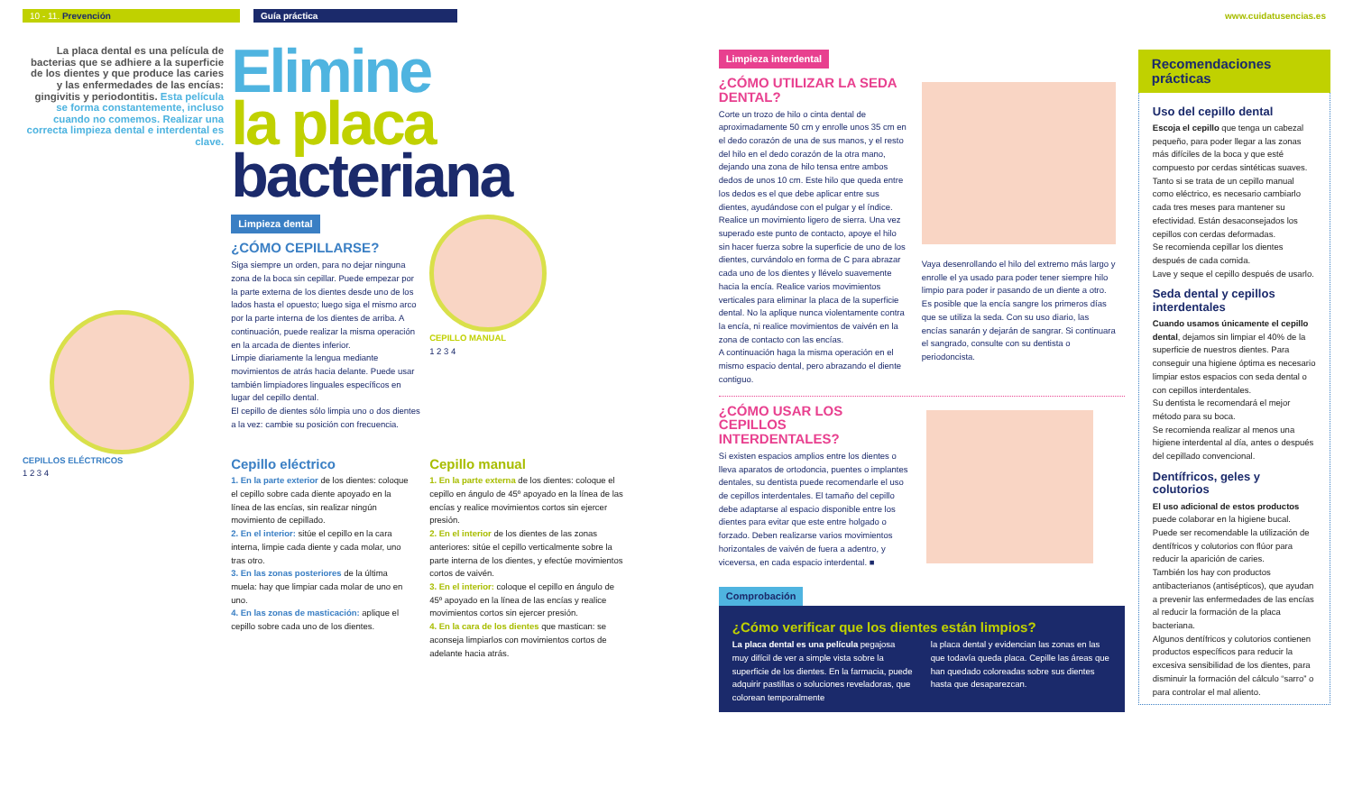10 - 11. Prevención
Guía práctica
www.cuidatusencias.es
La placa dental es una película de bacterias que se adhiere a la superficie de los dientes y que produce las caries y las enfermedades de las encías: gingivitis y periodontitis. Esta película se forma constantemente, incluso cuando no comemos. Realizar una correcta limpieza dental e interdental es clave.
CEPILLOS ELÉCTRICOS
1 2 3 4
Elimine
la placa
bacteriana
Limpieza dental
¿CÓMO CEPILLARSE?
Siga siempre un orden, para no dejar ninguna zona de la boca sin cepillar. Puede empezar por la parte externa de los dientes desde uno de los lados hasta el opuesto; luego siga el mismo arco por la parte interna de los dientes de arriba. A continuación, puede realizar la misma operación en la arcada de dientes inferior.
Limpie diariamente la lengua mediante movimientos de atrás hacia delante. Puede usar también limpiadores linguales específicos en lugar del cepillo dental.
El cepillo de dientes sólo limpia uno o dos dientes a la vez: cambie su posición con frecuencia.
CEPILLO MANUAL
1 2 3 4
Cepillo eléctrico
1. En la parte exterior de los dientes: coloque el cepillo sobre cada diente apoyado en la línea de las encías, sin realizar ningún movimiento de cepillado.
2. En el interior: sitúe el cepillo en la cara interna, limpie cada diente y cada molar, uno tras otro.
3. En las zonas posteriores de la última muela: hay que limpiar cada molar de uno en uno.
4. En las zonas de masticación: aplique el cepillo sobre cada uno de los dientes.
Cepillo manual
1. En la parte externa de los dientes: coloque el cepillo en ángulo de 45º apoyado en la línea de las encías y realice movimientos cortos sin ejercer presión.
2. En el interior de los dientes de las zonas anteriores: sitúe el cepillo verticalmente sobre la parte interna de los dientes, y efectúe movimientos cortos de vaivén.
3. En el interior: coloque el cepillo en ángulo de 45º apoyado en la línea de las encías y realice movimientos cortos sin ejercer presión.
4. En la cara de los dientes que mastican: se aconseja limpiarlos con movimientos cortos de adelante hacia atrás.
Limpieza interdental
¿CÓMO UTILIZAR LA SEDA DENTAL?
Corte un trozo de hilo o cinta dental de aproximadamente 50 cm y enrolle unos 35 cm en el dedo corazón de una de sus manos, y el resto del hilo en el dedo corazón de la otra mano, dejando una zona de hilo tensa entre ambos dedos de unos 10 cm. Este hilo que queda entre los dedos es el que debe aplicar entre sus dientes, ayudándose con el pulgar y el índice.
Realice un movimiento ligero de sierra. Una vez superado este punto de contacto, apoye el hilo sin hacer fuerza sobre la superficie de uno de los dientes, curvándolo en forma de C para abrazar cada uno de los dientes y llévelo suavemente hacia la encía. Realice varios movimientos verticales para eliminar la placa de la superficie dental. No la aplique nunca violentamente contra la encía, ni realice movimientos de vaivén en la zona de contacto con las encías.
A continuación haga la misma operación en el mismo espacio dental, pero abrazando el diente contiguo.
Vaya desenrollando el hilo del extremo más largo y enrolle el ya usado para poder tener siempre hilo limpio para poder ir pasando de un diente a otro.
Es posible que la encía sangre los primeros días que se utiliza la seda. Con su uso diario, las encías sanarán y dejarán de sangrar. Si continuara el sangrado, consulte con su dentista o periodoncista.
¿CÓMO USAR LOS CEPILLOS INTERDENTALES?
Si existen espacios amplios entre los dientes o lleva aparatos de ortodoncia, puentes o implantes dentales, su dentista puede recomendarle el uso de cepillos interdentales. El tamaño del cepillo debe adaptarse al espacio disponible entre los dientes para evitar que este entre holgado o forzado. Deben realizarse varios movimientos horizontales de vaivén de fuera a adentro, y viceversa, en cada espacio interdental. ■
Comprobación
¿Cómo verificar que los dientes están limpios?
La placa dental es una película pegajosa muy difícil de ver a simple vista sobre la superficie de los dientes. En la farmacia, puede adquirir pastillas o soluciones reveladoras, que colorean temporalmente
la placa dental y evidencian las zonas en las que todavía queda placa. Cepille las áreas que han quedado coloreadas sobre sus dientes hasta que desaparezcan.
Recomendaciones prácticas
Uso del cepillo dental
Escoja el cepillo que tenga un cabezal pequeño, para poder llegar a las zonas más difíciles de la boca y que esté compuesto por cerdas sintéticas suaves.
Tanto si se trata de un cepillo manual como eléctrico, es necesario cambiarlo cada tres meses para mantener su efectividad. Están desaconsejados los cepillos con cerdas deformadas.
Se recomienda cepillar los dientes después de cada comida.
Lave y seque el cepillo después de usarlo.
Seda dental y cepillos interdentales
Cuando usamos únicamente el cepillo dental, dejamos sin limpiar el 40% de la superficie de nuestros dientes. Para conseguir una higiene óptima es necesario limpiar estos espacios con seda dental o con cepillos interdentales.
Su dentista le recomendará el mejor método para su boca.
Se recomienda realizar al menos una higiene interdental al día, antes o después del cepillado convencional.
Dentífricos, geles y colutorios
El uso adicional de estos productos puede colaborar en la higiene bucal. Puede ser recomendable la utilización de dentífricos y colutorios con flúor para reducir la aparición de caries.
También los hay con productos antibacterianos (antisépticos), que ayudan a prevenir las enfermedades de las encías al reducir la formación de la placa bacteriana.
Algunos dentífricos y colutorios contienen productos específicos para reducir la excesiva sensibilidad de los dientes, para disminuir la formación del cálculo “sarro” o para controlar el mal aliento.